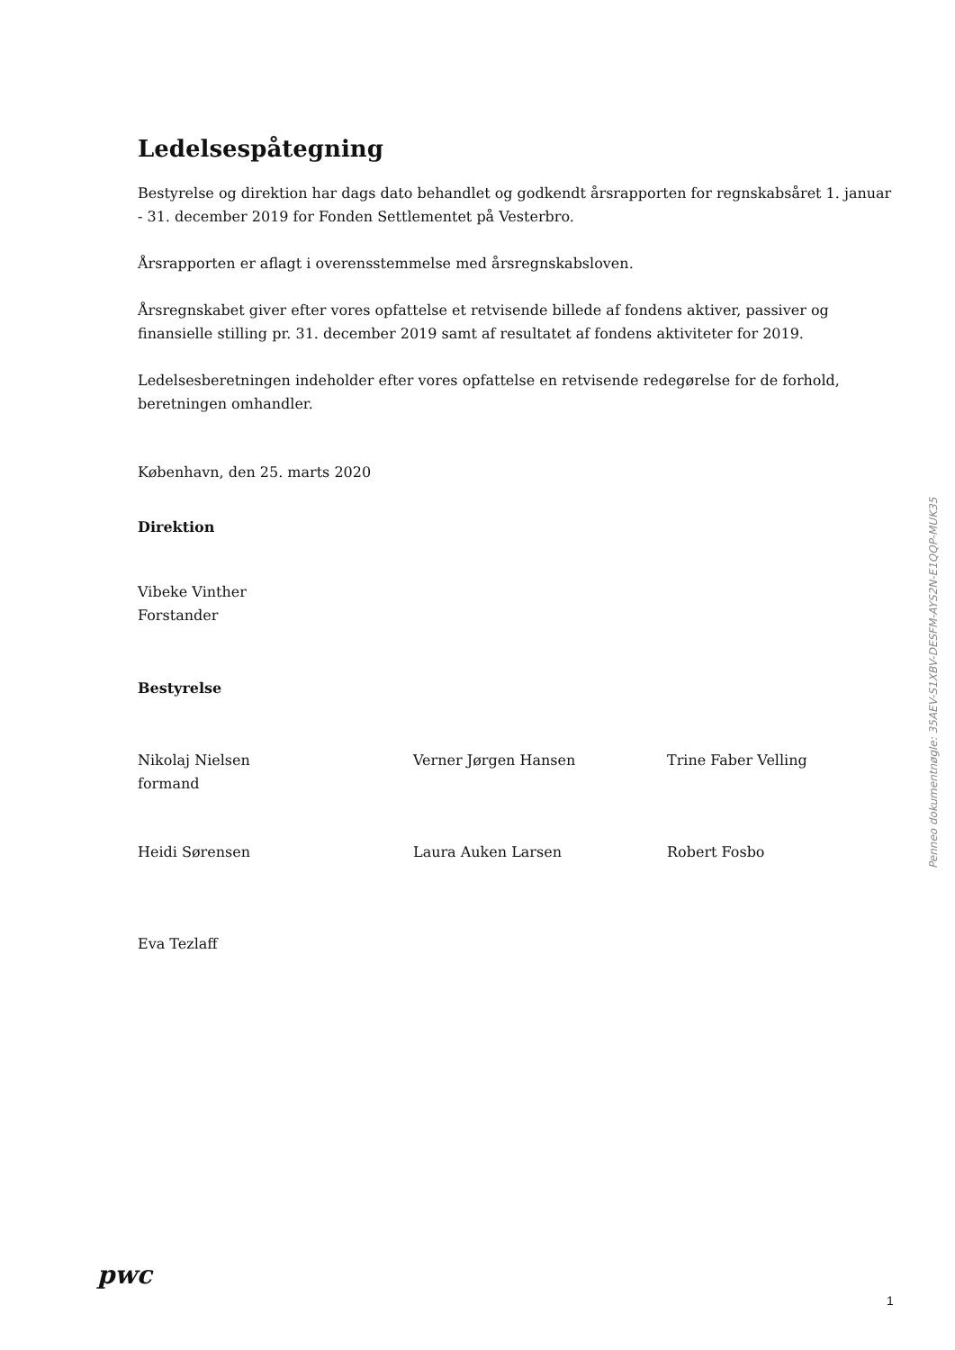Ledelsespåtegning
Bestyrelse og direktion har dags dato behandlet og godkendt årsrapporten for regnskabsåret 1. januar - 31. december 2019 for Fonden Settlementet på Vesterbro.
Årsrapporten er aflagt i overensstemmelse med årsregnskabsloven.
Årsregnskabet giver efter vores opfattelse et retvisende billede af fondens aktiver, passiver og finansielle stilling pr. 31. december 2019 samt af resultatet af fondens aktiviteter for 2019.
Ledelsesberetningen indeholder efter vores opfattelse en retvisende redegørelse for de forhold, beretningen omhandler.
København, den 25. marts 2020
Direktion
Vibeke Vinther
Forstander
Bestyrelse
Nikolaj Nielsen
formand
Verner Jørgen Hansen Trine Faber Velling
Heidi Sørensen Laura Auken Larsen Robert Fosbo
Eva Tezlaff
Penneo dokumentnøgle: 35AEV-S1XBV-DESFM-AYS2N-E1QQP-MUK35
pwc
1